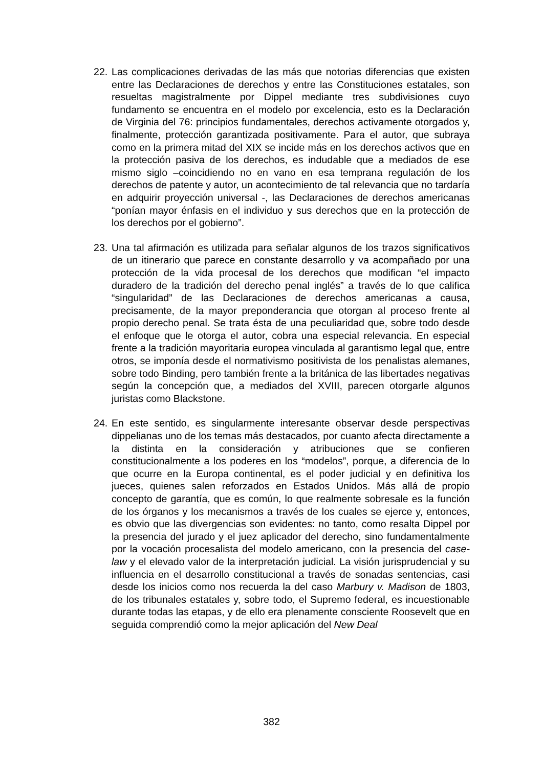22.
Las complicaciones derivadas de las más que notorias diferencias que existen entre las Declaraciones de derechos y entre las Constituciones estatales, son resueltas magistralmente por Dippel mediante tres subdivisiones cuyo fundamento se encuentra en el modelo por excelencia, esto es la Declaración de Virginia del 76: principios fundamentales, derechos activamente otorgados y, finalmente, protección garantizada positivamente. Para el autor, que subraya como en la primera mitad del XIX se incide más en los derechos activos que en la protección pasiva de los derechos, es indudable que a mediados de ese mismo siglo –coincidiendo no en vano en esa temprana regulación de los derechos de patente y autor, un acontecimiento de tal relevancia que no tardaría en adquirir proyección universal -, las Declaraciones de derechos americanas “ponían mayor énfasis en el individuo y sus derechos que en la protección de los derechos por el gobierno”.
23.
Una tal afirmación es utilizada para señalar algunos de los trazos significativos de un itinerario que parece en constante desarrollo y va acompañado por una protección de la vida procesal de los derechos que modifican “el impacto duradero de la tradición del derecho penal inglés” a través de lo que califica “singularidad” de las Declaraciones de derechos americanas a causa, precisamente, de la mayor preponderancia que otorgan al proceso frente al propio derecho penal. Se trata ésta de una peculiaridad que, sobre todo desde el enfoque que le otorga el autor, cobra una especial relevancia. En especial frente a la tradición mayoritaria europea vinculada al garantismo legal que, entre otros, se imponía desde el normativismo positivista de los penalistas alemanes, sobre todo Binding, pero también frente a la británica de las libertades negativas según la concepción que, a mediados del XVIII, parecen otorgarle algunos juristas como Blackstone.
24.
En este sentido, es singularmente interesante observar desde perspectivas dippelianas uno de los temas más destacados, por cuanto afecta directamente a la distinta en la consideración y atribuciones que se confieren constitucionalmente a los poderes en los “modelos”, porque, a diferencia de lo que ocurre en la Europa continental, es el poder judicial y en definitiva los jueces, quienes salen reforzados en Estados Unidos. Más allá de propio concepto de garantía, que es común, lo que realmente sobresale es la función de los órganos y los mecanismos a través de los cuales se ejerce y, entonces, es obvio que las divergencias son evidentes: no tanto, como resalta Dippel por la presencia del jurado y el juez aplicador del derecho, sino fundamentalmente por la vocación procesalista del modelo americano, con la presencia del case-law y el elevado valor de la interpretación judicial. La visión jurisprudencial y su influencia en el desarrollo constitucional a través de sonadas sentencias, casi desde los inicios como nos recuerda la del caso Marbury v. Madison de 1803, de los tribunales estatales y, sobre todo, el Supremo federal, es incuestionable durante todas las etapas, y de ello era plenamente consciente Roosevelt que en seguida comprendió como la mejor aplicación del New Deal
382